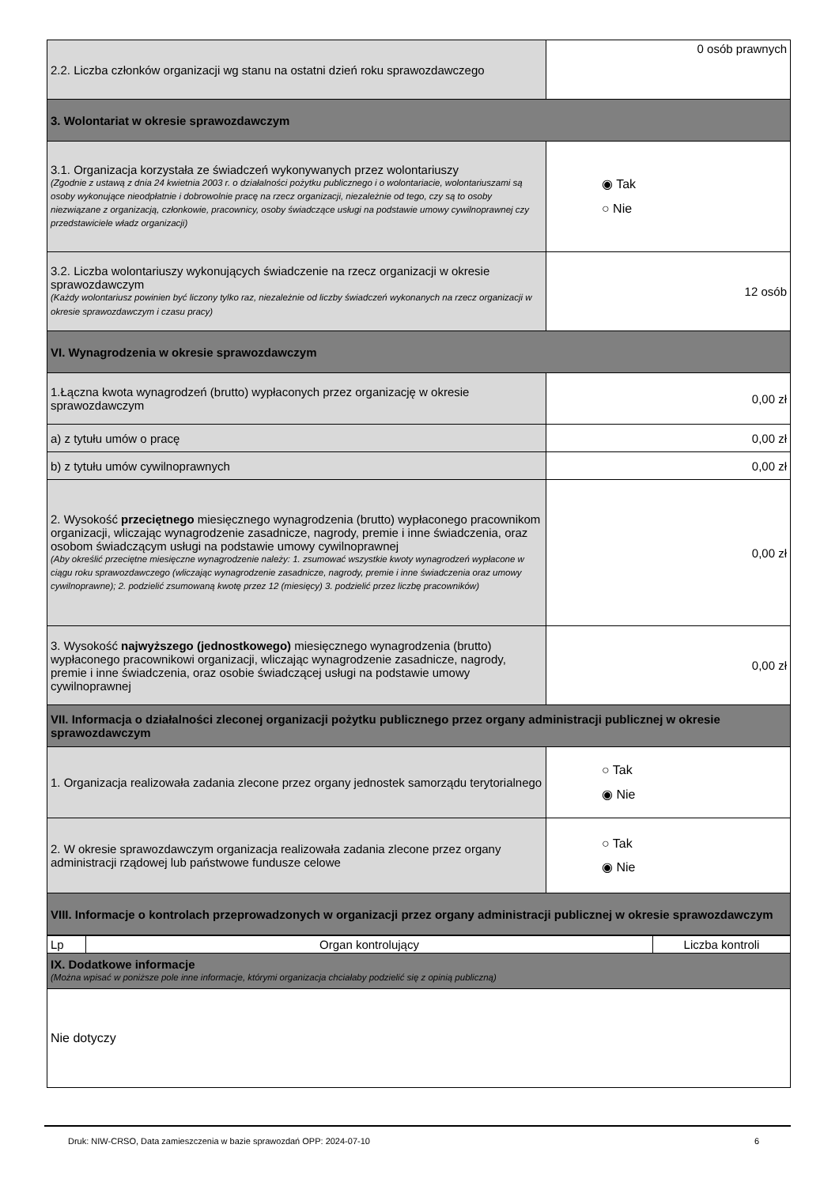| 2.2. Liczba członków organizacji wg stanu na ostatni dzień roku sprawozdawczego | 0 osób prawnych |
| 3. Wolontariat w okresie sprawozdawczym | |
| 3.1. Organizacja korzystała ze świadczeń wykonywanych przez wolontariuszy (Zgodnie z ustawą z dnia 24 kwietnia 2003 r. o działalności pożytku publicznego i o wolontariacie, wolontariuszami są osoby wykonujące nieodpłatnie i dobrowolnie pracę na rzecz organizacji, niezależnie od tego, czy są to osoby niezwiązane z organizacją, członkowie, pracownicy, osoby świadczące usługi na podstawie umowy cywilnoprawnej czy przedstawiciele władz organizacji) | ◉ Tak ○ Nie |
| 3.2. Liczba wolontariuszy wykonujących świadczenie na rzecz organizacji w okresie sprawozdawczym (Każdy wolontariusz powinien być liczony tylko raz, niezależnie od liczby świadczeń wykonanych na rzecz organizacji w okresie sprawozdawczym i czasu pracy) | 12 osób |
| VI. Wynagrodzenia w okresie sprawozdawczym | |
| 1.Łączna kwota wynagrodzeń (brutto) wypłaconych przez organizację w okresie sprawozdawczym | 0,00 zł |
| a) z tytułu umów o pracę | 0,00 zł |
| b) z tytułu umów cywilnoprawnych | 0,00 zł |
| 2. Wysokość przeciętnego miesięcznego wynagrodzenia (brutto) wypłaconego pracownikom organizacji, wliczając wynagrodzenie zasadnicze, nagrody, premie i inne świadczenia, oraz osobom świadczącym usługi na podstawie umowy cywilnoprawnej (Aby określić przeciętne miesięczne wynagrodzenie należy: 1. zsumować wszystkie kwoty wynagrodzeń wypłacone w ciągu roku sprawozdawczego (wliczając wynagrodzenie zasadnicze, nagrody, premie i inne świadczenia oraz umowy cywilnoprawne); 2. podzielić zsumowaną kwotę przez 12 (miesięcy) 3. podzielić przez liczbę pracowników) | 0,00 zł |
| 3. Wysokość najwyższego (jednostkowego) miesięcznego wynagrodzenia (brutto) wypłaconego pracownikowi organizacji, wliczając wynagrodzenie zasadnicze, nagrody, premie i inne świadczenia, oraz osobie świadczącej usługi na podstawie umowy cywilnoprawnej | 0,00 zł |
| VII. Informacja o działalności zleconej organizacji pożytku publicznego przez organy administracji publicznej w okresie sprawozdawczym | |
| 1. Organizacja realizowała zadania zlecone przez organy jednostek samorządu terytorialnego | ○ Tak ◉ Nie |
| 2. W okresie sprawozdawczym organizacja realizowała zadania zlecone przez organy administracji rządowej lub państwowe fundusze celowe | ○ Tak ◉ Nie |
| VIII. Informacje o kontrolach przeprowadzonych w organizacji przez organy administracji publicznej w okresie sprawozdawczym | |
| Lp | Organ kontrolujący | Liczba kontroli |
| IX. Dodatkowe informacje (Można wpisać w poniższe pole inne informacje, którymi organizacja chciałaby podzielić się z opinią publiczną) | | |
| Nie dotyczy | | |
Druk: NIW-CRSO, Data zamieszczenia w bazie sprawozdań OPP: 2024-07-10 6